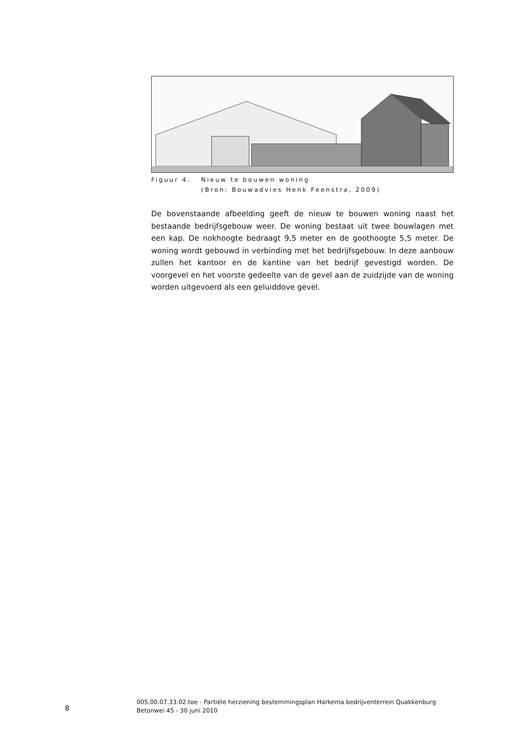Figuur 4. Nieuw te bouwen woning
(Bron: Bouwadvies Henk Feenstra, 2009)
De bovenstaande afbeelding geeft de nieuw te bouwen woning naast het bestaande bedrijfsgebouw weer. De woning bestaat uit twee bouwlagen met een kap. De nokhoogte bedraagt 9,5 meter en de goothoogte 5,5 meter. De woning wordt gebouwd in verbinding met het bedrijfsgebouw. In deze aanbouw zullen het kantoor en de kantine van het bedrijf gevestigd worden. De voorgevel en het voorste gedeelte van de gevel aan de zuidzijde van de woning worden uitgevoerd als een geluiddove gevel.
8
005.00.07.33.02.toe - Partiële herziening bestemmingsplan Harkema bedrijventerrein Quakkenburg Betonwei 45 - 30 juni 2010